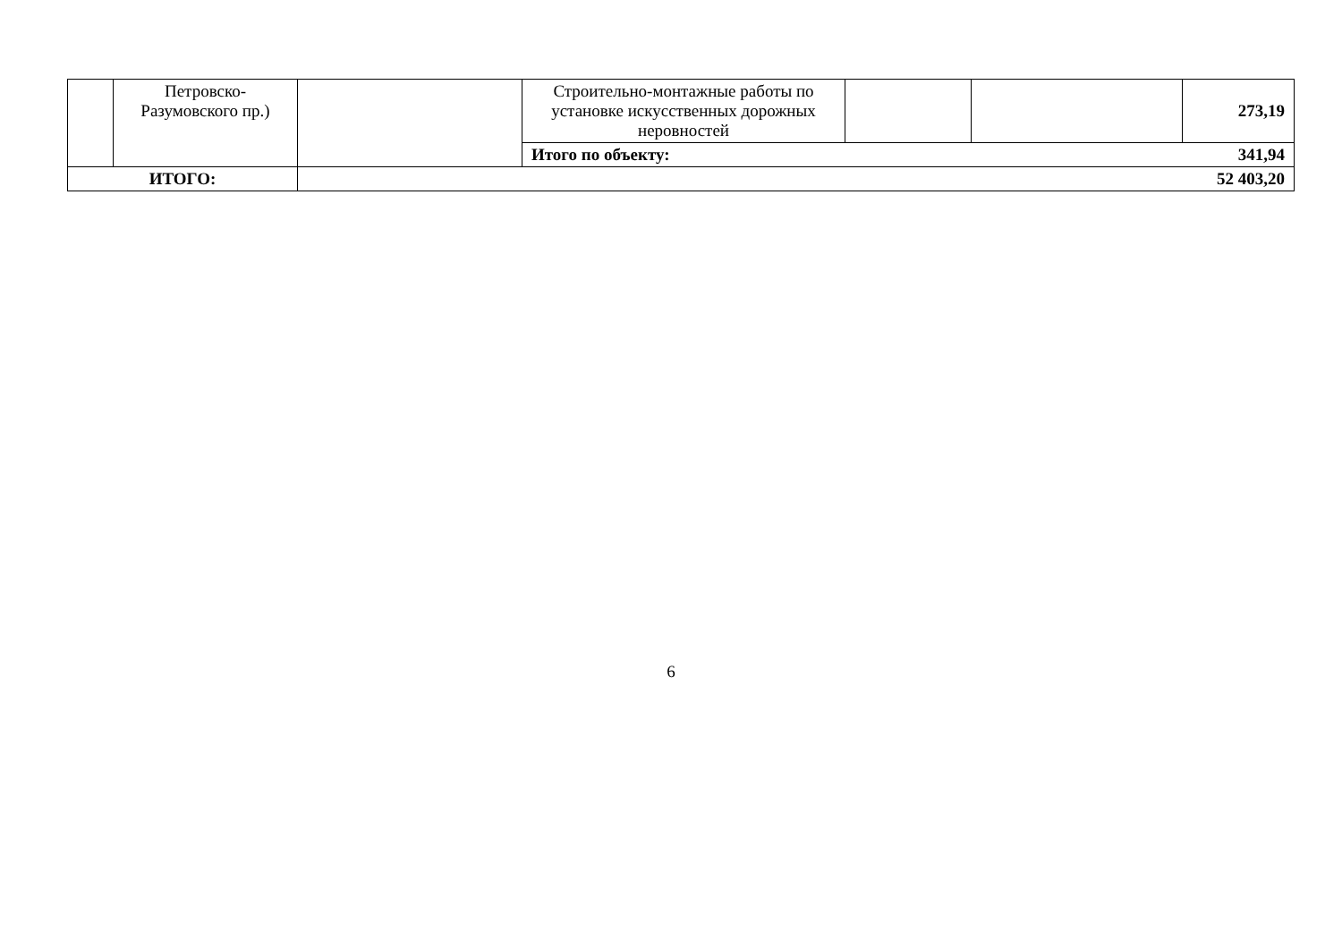| | Петровско-Разумовского пр.) | | Строительно-монтажные работы по установке искусственных дорожных неровностей | | | 273,19 |
| | | | Итого по объекту: 341,94 | | | |
| ИТОГО: | | 52 403,20 | | | | |
6